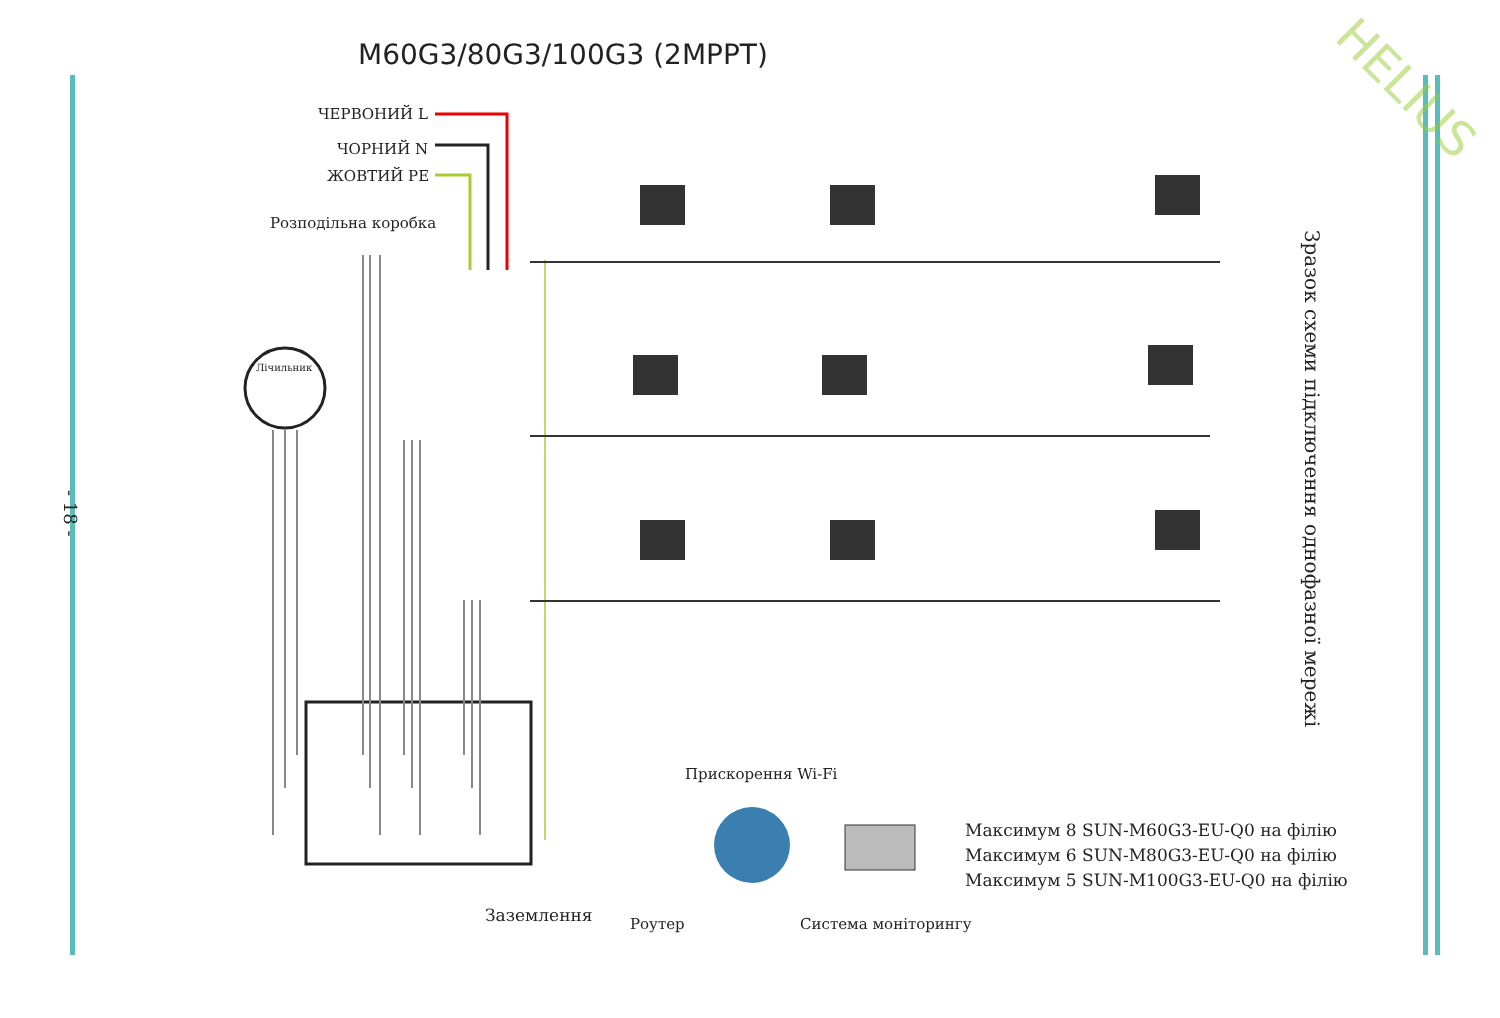HELIUS
M60G3/80G3/100G3 (2MPPT)
ЧЕРВОНИЙ L
ЧОРНИЙ N
ЖОВТИЙ PE
Розподільна коробка
Лічильник
Заземлення
Прискорення Wi-Fi
Роутер Система моніторингу
Максимум 8 SUN-M60G3-EU-Q0 на філію
Максимум 6 SUN-M80G3-EU-Q0 на філію
Максимум 5 SUN-M100G3-EU-Q0 на філію
Зразок схеми підключення однофазної мережі
- 18 -